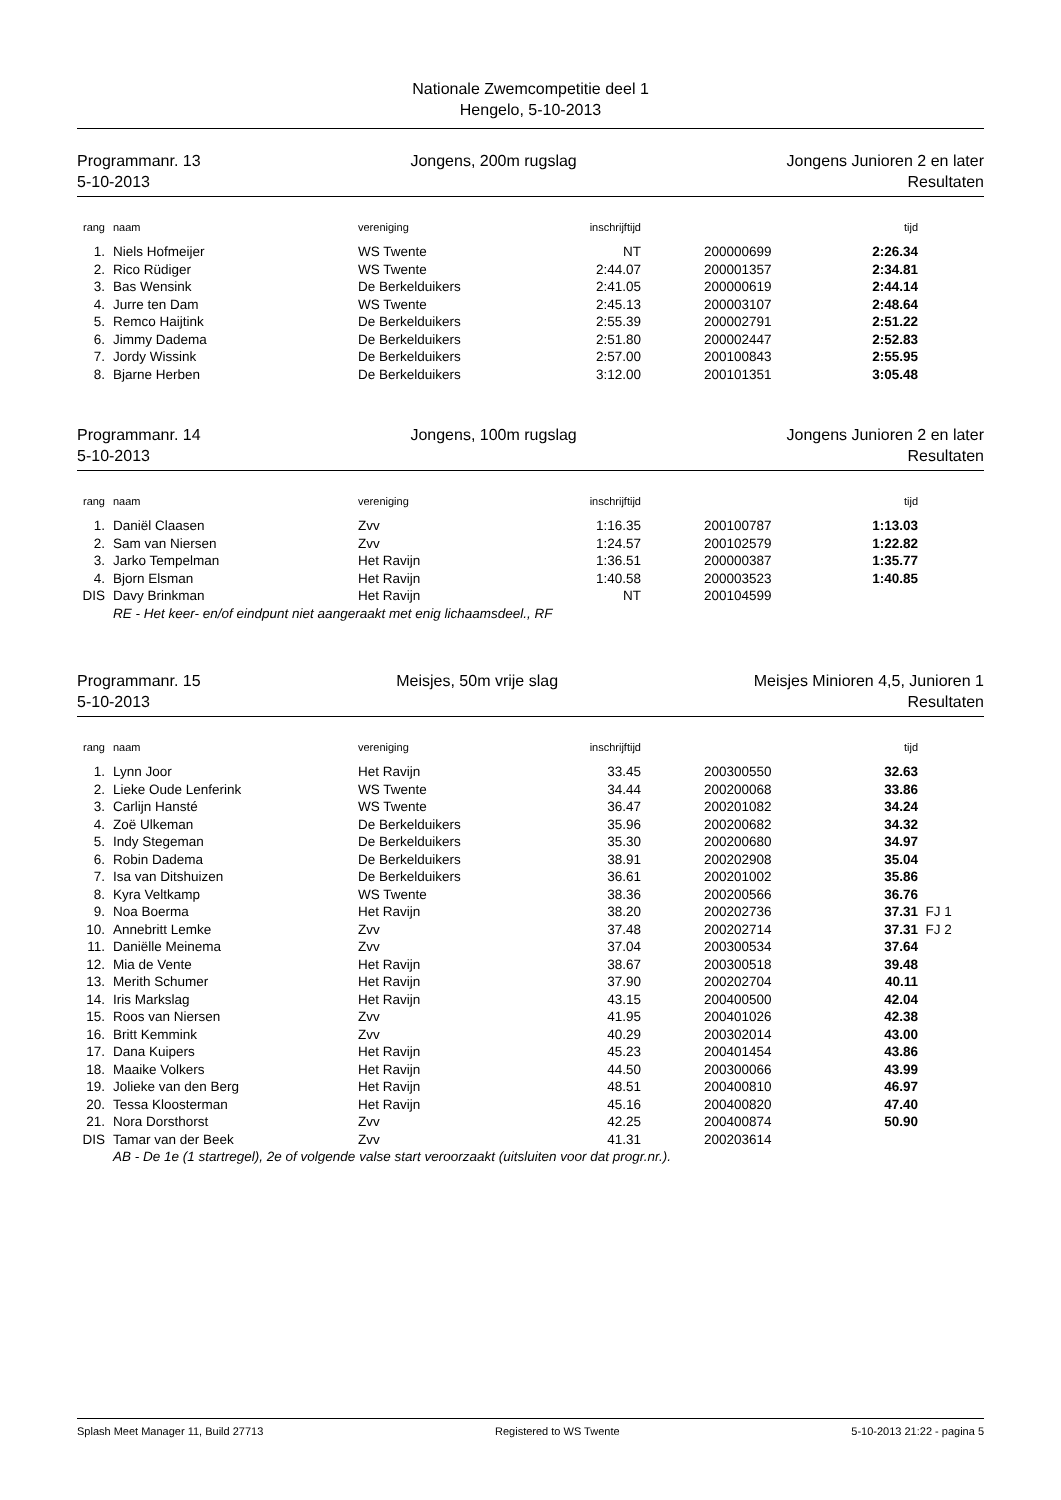Nationale Zwemcompetitie deel 1
Hengelo, 5-10-2013
Programmanr. 13
5-10-2013
Jongens, 200m rugslag Jongens Junioren 2 en later
Resultaten
| rang | | naam | vereniging | inschrijftijd | | | tijd | |
| --- | --- | --- | --- | --- | --- | --- | --- | --- |
| 1. | | Niels Hofmeijer | WS Twente | NT | | 200000699 | 2:26.34 | |
| 2. | | Rico Rüdiger | WS Twente | 2:44.07 | | 200001357 | 2:34.81 | |
| 3. | | Bas Wensink | De Berkelduikers | 2:41.05 | | 200000619 | 2:44.14 | |
| 4. | | Jurre ten Dam | WS Twente | 2:45.13 | | 200003107 | 2:48.64 | |
| 5. | | Remco Haijtink | De Berkelduikers | 2:55.39 | | 200002791 | 2:51.22 | |
| 6. | | Jimmy Dadema | De Berkelduikers | 2:51.80 | | 200002447 | 2:52.83 | |
| 7. | | Jordy Wissink | De Berkelduikers | 2:57.00 | | 200100843 | 2:55.95 | |
| 8. | | Bjarne Herben | De Berkelduikers | 3:12.00 | | 200101351 | 3:05.48 | |
Programmanr. 14
5-10-2013
Jongens, 100m rugslag Jongens Junioren 2 en later
Resultaten
| rang | | naam | vereniging | inschrijftijd | | | tijd | |
| --- | --- | --- | --- | --- | --- | --- | --- | --- |
| 1. | | Daniël Claasen | Zvv | 1:16.35 | | 200100787 | 1:13.03 | |
| 2. | | Sam van Niersen | Zvv | 1:24.57 | | 200102579 | 1:22.82 | |
| 3. | | Jarko Tempelman | Het Ravijn | 1:36.51 | | 200000387 | 1:35.77 | |
| 4. | | Bjorn Elsman | Het Ravijn | 1:40.58 | | 200003523 | 1:40.85 | |
| DIS | | Davy Brinkman | Het Ravijn | NT | | 200104599 | | |
| | | RE - Het keer- en/of eindpunt niet aangeraakt met enig lichaamsdeel., RF | | | | | | |
Programmanr. 15
5-10-2013
Meisjes, 50m vrije slag Meisjes Minioren 4,5, Junioren 1
Resultaten
| rang | | naam | vereniging | inschrijftijd | | | tijd | |
| --- | --- | --- | --- | --- | --- | --- | --- | --- |
| 1. | | Lynn Joor | Het Ravijn | 33.45 | | 200300550 | 32.63 | |
| 2. | | Lieke Oude Lenferink | WS Twente | 34.44 | | 200200068 | 33.86 | |
| 3. | | Carlijn Hansté | WS Twente | 36.47 | | 200201082 | 34.24 | |
| 4. | | Zoë Ulkeman | De Berkelduikers | 35.96 | | 200200682 | 34.32 | |
| 5. | | Indy Stegeman | De Berkelduikers | 35.30 | | 200200680 | 34.97 | |
| 6. | | Robin Dadema | De Berkelduikers | 38.91 | | 200202908 | 35.04 | |
| 7. | | Isa van Ditshuizen | De Berkelduikers | 36.61 | | 200201002 | 35.86 | |
| 8. | | Kyra Veltkamp | WS Twente | 38.36 | | 200200566 | 36.76 | |
| 9. | | Noa Boerma | Het Ravijn | 38.20 | | 200202736 | 37.31 | FJ 1 |
| 10. | | Annebritt Lemke | Zvv | 37.48 | | 200202714 | 37.31 | FJ 2 |
| 11. | | Daniëlle Meinema | Zvv | 37.04 | | 200300534 | 37.64 | |
| 12. | | Mia de Vente | Het Ravijn | 38.67 | | 200300518 | 39.48 | |
| 13. | | Merith Schumer | Het Ravijn | 37.90 | | 200202704 | 40.11 | |
| 14. | | Iris Markslag | Het Ravijn | 43.15 | | 200400500 | 42.04 | |
| 15. | | Roos van Niersen | Zvv | 41.95 | | 200401026 | 42.38 | |
| 16. | | Britt Kemmink | Zvv | 40.29 | | 200302014 | 43.00 | |
| 17. | | Dana Kuipers | Het Ravijn | 45.23 | | 200401454 | 43.86 | |
| 18. | | Maaike Volkers | Het Ravijn | 44.50 | | 200300066 | 43.99 | |
| 19. | | Jolieke van den Berg | Het Ravijn | 48.51 | | 200400810 | 46.97 | |
| 20. | | Tessa Kloosterman | Het Ravijn | 45.16 | | 200400820 | 47.40 | |
| 21. | | Nora Dorsthorst | Zvv | 42.25 | | 200400874 | 50.90 | |
| DIS | | Tamar van der Beek | Zvv | 41.31 | | 200203614 | | |
| | | AB - De 1e (1 startregel), 2e of volgende valse start veroorzaakt (uitsluiten voor dat progr.nr.). | | | | | | |
Splash Meet Manager 11, Build 27713 Registered to WS Twente 5-10-2013 21:22 - pagina 5